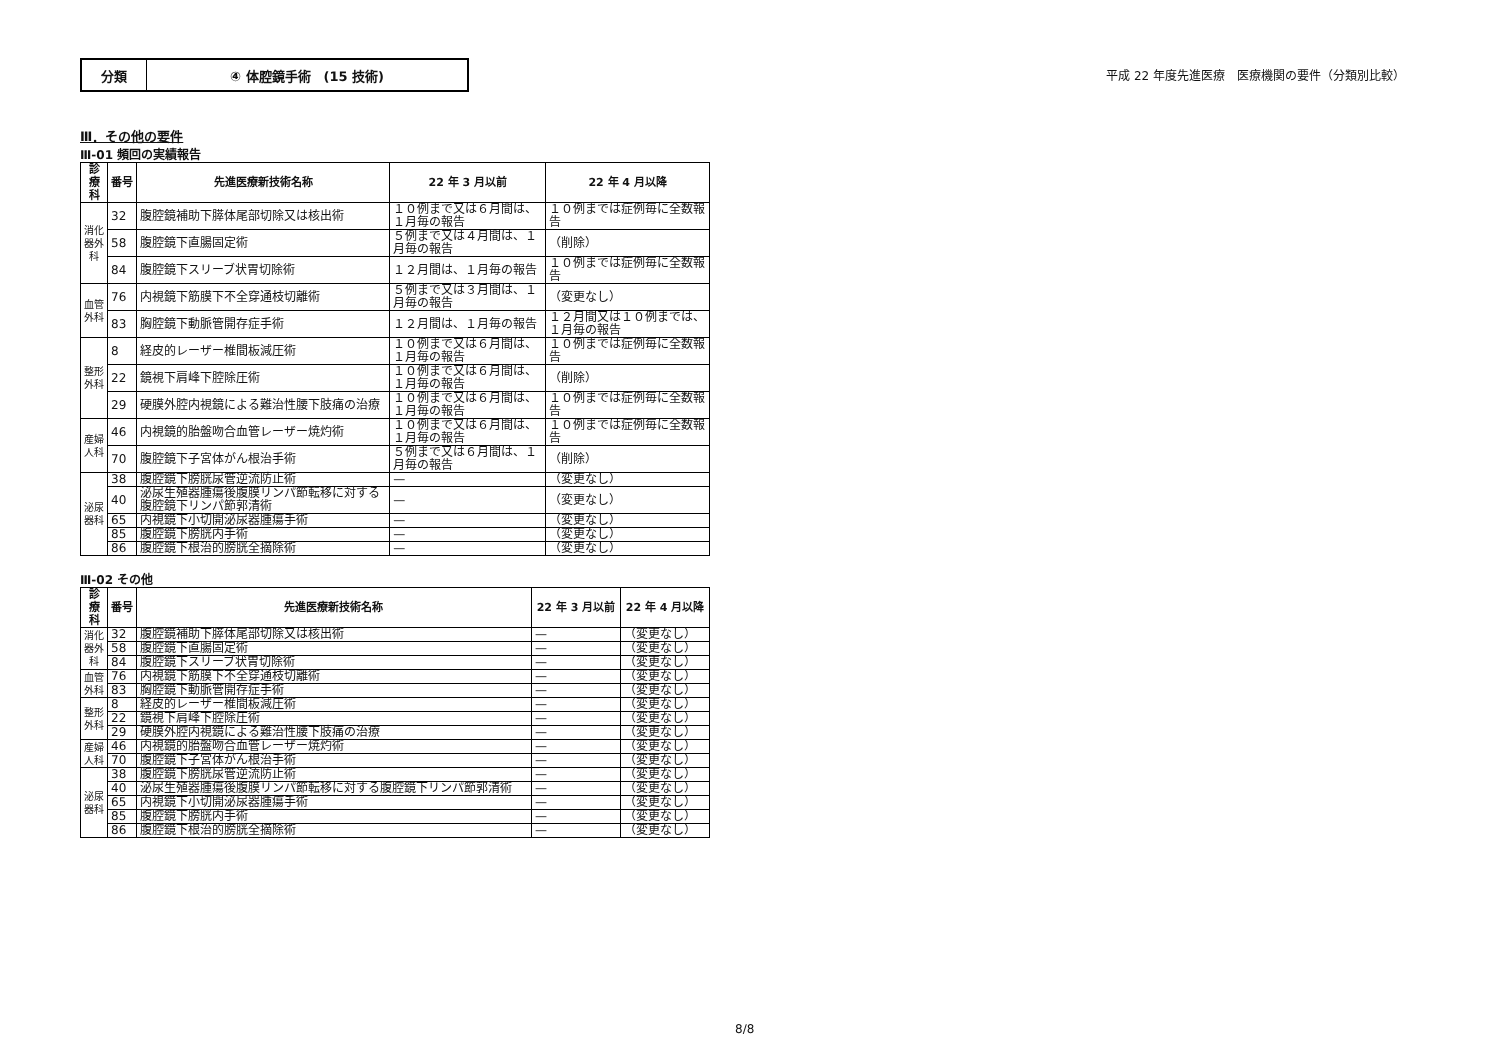分類 ④ 体腔鏡手術　(15 技術)
平成 22 年度先進医療　医療機関の要件（分類別比較）
Ⅲ．その他の要件
Ⅲ-01 頻回の実績報告
| 診療科 | 番号 | 先進医療新技術名称 | 22 年 3 月以前 | 22 年 4 月以降 |
| --- | --- | --- | --- | --- |
| 消化器外科 | 32 | 腹腔鏡補助下膵体尾部切除又は核出術 | １０例まで又は６月間は、１月毎の報告 | １０例までは症例毎に全数報告 |
| | 58 | 腹腔鏡下直腸固定術 | ５例まで又は４月間は、１月毎の報告 | （削除） |
| | 84 | 腹腔鏡下スリーブ状胃切除術 | １２月間は、１月毎の報告 | １０例までは症例毎に全数報告 |
| 血管外科 | 76 | 内視鏡下筋膜下不全穿通枝切離術 | ５例まで又は３月間は、１月毎の報告 | （変更なし） |
| | 83 | 胸腔鏡下動脈管開存症手術 | １２月間は、１月毎の報告 | １２月間又は１０例までは、１月毎の報告 |
| 整形外科 | 8 | 経皮的レーザー椎間板減圧術 | １０例まで又は６月間は、１月毎の報告 | １０例までは症例毎に全数報告 |
| | 22 | 鏡視下肩峰下腔除圧術 | １０例まで又は６月間は、１月毎の報告 | （削除） |
| | 29 | 硬膜外腔内視鏡による難治性腰下肢痛の治療 | １０例まで又は６月間は、１月毎の報告 | １０例までは症例毎に全数報告 |
| 産婦人科 | 46 | 内視鏡的胎盤吻合血管レーザー焼灼術 | １０例まで又は６月間は、１月毎の報告 | １０例までは症例毎に全数報告 |
| | 70 | 腹腔鏡下子宮体がん根治手術 | ５例まで又は６月間は、１月毎の報告 | （削除） |
| 泌尿器科 | 38 | 腹腔鏡下膀胱尿管逆流防止術 | — | （変更なし） |
| | 40 | 泌尿生殖器腫瘍後腹膜リンパ節転移に対する腹腔鏡下リンパ節郭清術 | — | （変更なし） |
| | 65 | 内視鏡下小切開泌尿器腫瘍手術 | — | （変更なし） |
| | 85 | 腹腔鏡下膀胱内手術 | — | （変更なし） |
| | 86 | 腹腔鏡下根治的膀胱全摘除術 | — | （変更なし） |
Ⅲ-02 その他
| 診療科 | 番号 | 先進医療新技術名称 | 22 年 3 月以前 | 22 年 4 月以降 |
| --- | --- | --- | --- | --- |
| 消化器外科 | 32 | 腹腔鏡補助下膵体尾部切除又は核出術 | — | （変更なし） |
| | 58 | 腹腔鏡下直腸固定術 | — | （変更なし） |
| | 84 | 腹腔鏡下スリーブ状胃切除術 | — | （変更なし） |
| 血管外科 | 76 | 内視鏡下筋膜下不全穿通枝切離術 | — | （変更なし） |
| | 83 | 胸腔鏡下動脈管開存症手術 | — | （変更なし） |
| 整形外科 | 8 | 経皮的レーザー椎間板減圧術 | — | （変更なし） |
| | 22 | 鏡視下肩峰下腔除圧術 | — | （変更なし） |
| | 29 | 硬膜外腔内視鏡による難治性腰下肢痛の治療 | — | （変更なし） |
| 産婦人科 | 46 | 内視鏡的胎盤吻合血管レーザー焼灼術 | — | （変更なし） |
| | 70 | 腹腔鏡下子宮体がん根治手術 | — | （変更なし） |
| 泌尿器科 | 38 | 腹腔鏡下膀胱尿管逆流防止術 | — | （変更なし） |
| | 40 | 泌尿生殖器腫瘍後腹膜リンパ節転移に対する腹腔鏡下リンパ節郭清術 | — | （変更なし） |
| | 65 | 内視鏡下小切開泌尿器腫瘍手術 | — | （変更なし） |
| | 85 | 腹腔鏡下膀胱内手術 | — | （変更なし） |
| | 86 | 腹腔鏡下根治的膀胱全摘除術 | — | （変更なし） |
8/8